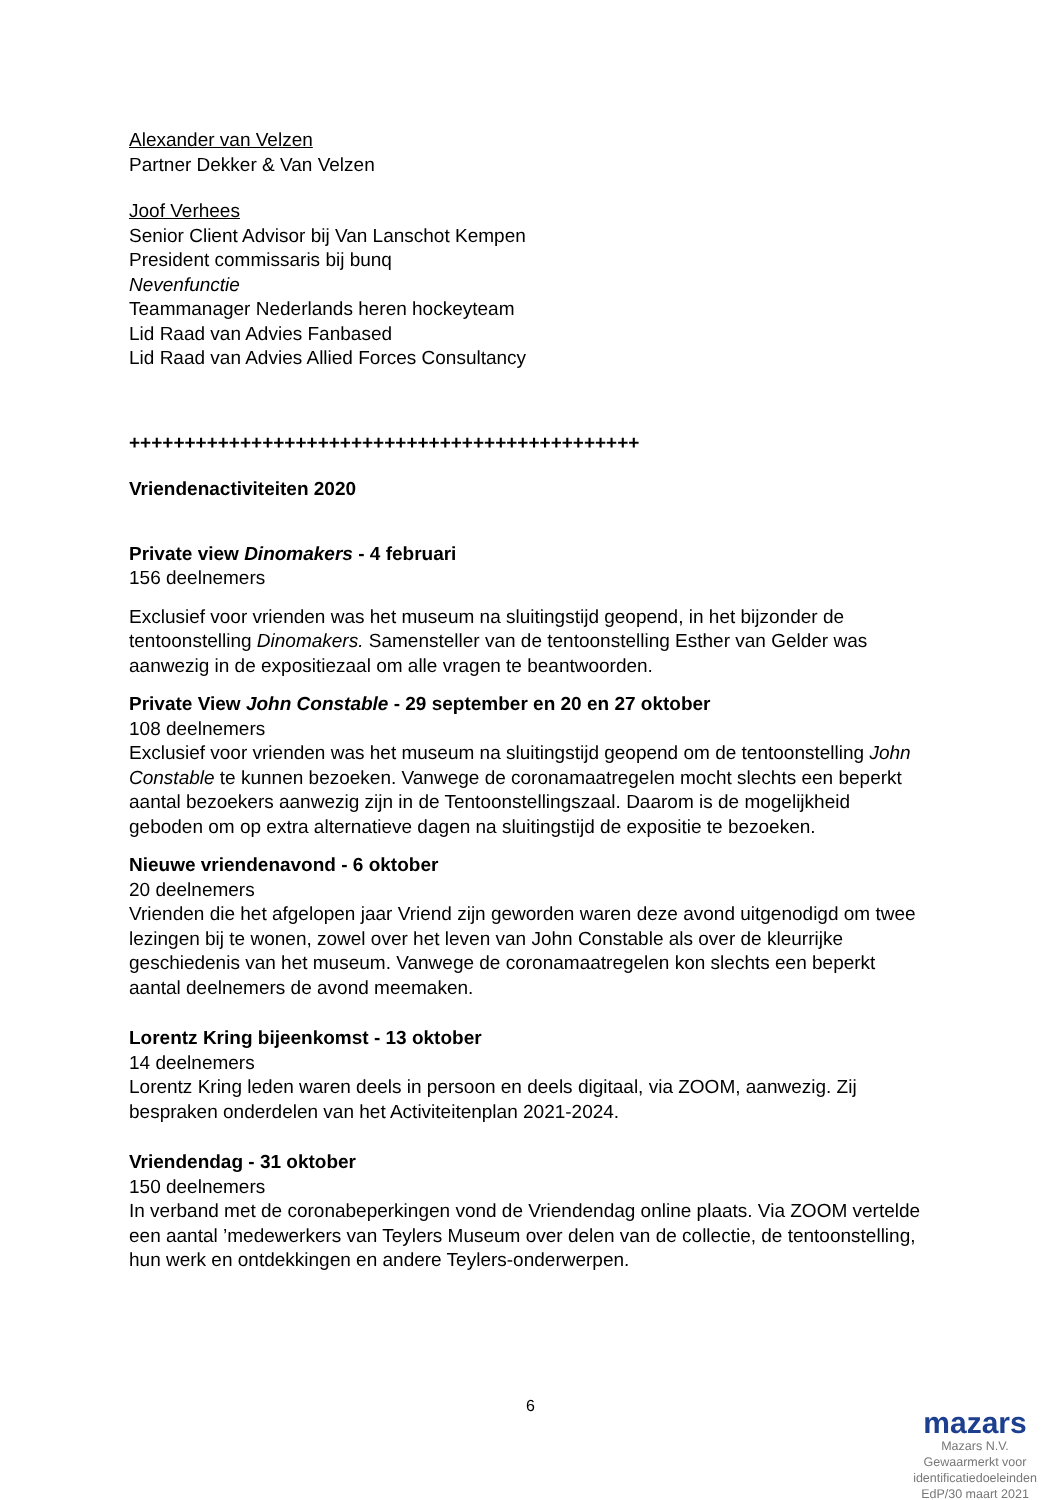Alexander van Velzen
Partner Dekker & Van Velzen
Joof Verhees
Senior Client Advisor bij Van Lanschot Kempen
President commissaris bij bunq
Nevenfunctie
Teammanager Nederlands heren hockeyteam
Lid Raad van Advies Fanbased
Lid Raad van Advies Allied Forces Consultancy
++++++++++++++++++++++++++++++++++++++++++++++
Vriendenactiviteiten 2020
Private view Dinomakers - 4 februari
156 deelnemers
Exclusief voor vrienden was het museum na sluitingstijd geopend, in het bijzonder de tentoonstelling Dinomakers. Samensteller van de tentoonstelling Esther van Gelder was aanwezig in de expositiezaal om alle vragen te beantwoorden.
Private View John Constable - 29 september en 20 en 27 oktober
108 deelnemers
Exclusief voor vrienden was het museum na sluitingstijd geopend om de tentoonstelling John Constable te kunnen bezoeken. Vanwege de coronamaatregelen mocht slechts een beperkt aantal bezoekers aanwezig zijn in de Tentoonstellingszaal. Daarom is de mogelijkheid geboden om op extra alternatieve dagen na sluitingstijd de expositie te bezoeken.
Nieuwe vriendenavond - 6 oktober
20 deelnemers
Vrienden die het afgelopen jaar Vriend zijn geworden waren deze avond uitgenodigd om twee lezingen bij te wonen, zowel over het leven van John Constable als over de kleurrijke geschiedenis van het museum. Vanwege de coronamaatregelen kon slechts een beperkt aantal deelnemers de avond meemaken.
Lorentz Kring bijeenkomst - 13 oktober
14 deelnemers
Lorentz Kring leden waren deels in persoon en deels digitaal, via ZOOM, aanwezig. Zij bespraken onderdelen van het Activiteitenplan 2021-2024.
Vriendendag - 31 oktober
150 deelnemers
In verband met de coronabeperkingen vond de Vriendendag online plaats. Via ZOOM vertelde een aantal ’medewerkers van Teylers Museum over delen van de collectie, de tentoonstelling, hun werk en ontdekkingen en andere Teylers-onderwerpen.
6
mazars
Mazars N.V.
Gewaarmerkt voor
identificatiedoeleinden
EdP/30 maart 2021